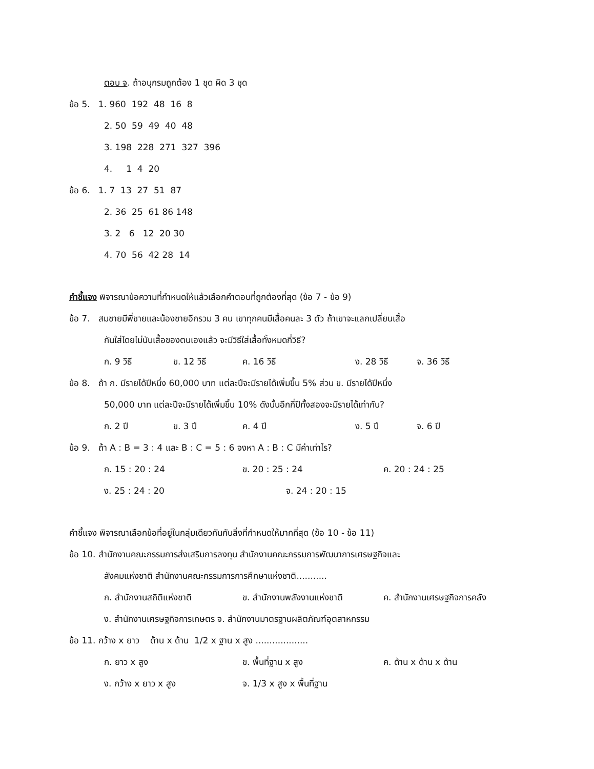ตอบ จ. ถ้าอนุกรมถูกต้อง 1 ชุด ผิด 3 ชุด
ข้อ 5. 1. 960 192 48 16 8
2. 50 59 49 40 48
3. 198 228 271 327 396
4. 1 4 20
ข้อ 6. 1. 7 13 27 51 87
2. 36 25 61 86 148
3. 2 6 12 20 30
4. 70 56 42 28 14
คำชี้แจง พิจารณาข้อความที่กำหนดให้แล้วเลือกคำตอบที่ถูกต้องที่สุด (ข้อ 7 - ข้อ 9)
ข้อ 7. สมชายมีพี่ชายและน้องชายอีกรวม 3 คน เขาทุกคนมีเสื้อคนละ 3 ตัว ถ้าเขาจะแลกเปลี่ยนเสื้อ
กันใส่โดยไม่นับเสื้อของตนเองแล้ว จะมีวิธีใส่เสื้อทั้งหมดกี่วิธี?
ก. 9 วิธี ข. 12 วิธี ค. 16 วิธี ง. 28 วิธี จ. 36 วิธี
ข้อ 8. ถ้า ก. มีรายได้ปีหนึ่ง 60,000 บาท แต่ละปีจะมีรายได้เพิ่มขึ้น 5% ส่วน ข. มีรายได้ปีหนึ่ง
50,000 บาท แต่ละปีจะมีรายได้เพิ่มขึ้น 10% ดังนั้นอีกกี่ปีทั้งสองจะมีรายได้เท่ากัน?
ก. 2 ปี ข. 3 ปี ค. 4 ปี ง. 5 ปี จ. 6 ปี
ข้อ 9. ถ้า A : B = 3 : 4 และ B : C = 5 : 6 จงหา A : B : C มีค่าเท่าไร?
ก. 15 : 20 : 24 ข. 20 : 25 : 24 ค. 20 : 24 : 25
ง. 25 : 24 : 20 จ. 24 : 20 : 15
คำชี้แจง พิจารณาเลือกข้อที่อยู่ในกลุ่มเดียวกันกับสิ่งที่กำหนดให้มากที่สุด (ข้อ 10 - ข้อ 11)
ข้อ 10. สำนักงานคณะกรรมการส่งเสริมการลงทุน สำนักงานคณะกรรมการพัฒนาการเศรษฐกิจและ
สังคมแห่งชาติ สำนักงานคณะกรรมการการศึกษาแห่งชาติ...........
ก. สำนักงานสถิติแห่งชาติ ข. สำนักงานพลังงานแห่งชาติ ค. สำนักงานเศรษฐกิจการคลัง
ง. สำนักงานเศรษฐกิจการเกษตร จ. สำนักงานมาตรฐานผลิตภัณฑ์อุตสาหกรรม
ข้อ 11. กว้าง x ยาว ด้าน x ด้าน 1/2 x ฐาน x สูง ...................
ก. ยาว x สูง ข. พื้นที่ฐาน x สูง ค. ด้าน x ด้าน x ด้าน
ง. กว้าง x ยาว x สูง จ. 1/3 x สูง x พื้นที่ฐาน